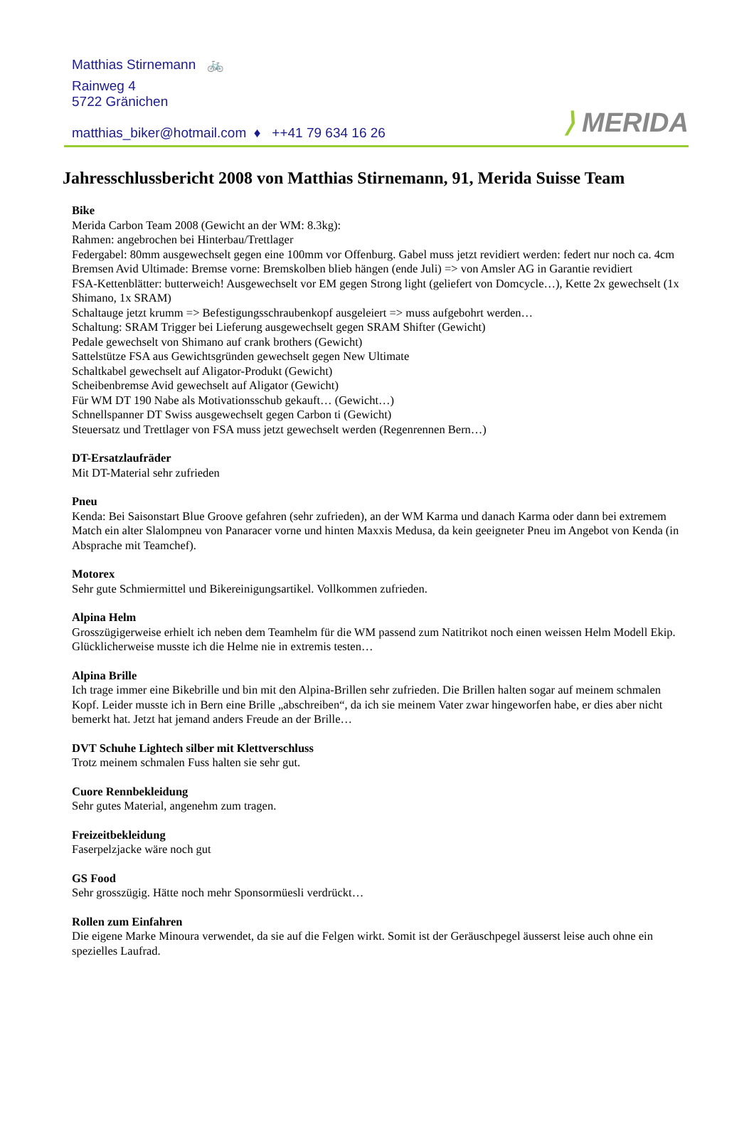Matthias Stirnemann 🚲
Rainweg 4
5722 Gränichen
matthias_biker@hotmail.com ♦ ++41 79 634 16 26
⟩ MERIDA
Jahresschlussbericht 2008 von Matthias Stirnemann, 91, Merida Suisse Team
Bike
Merida Carbon Team 2008 (Gewicht an der WM: 8.3kg):
Rahmen: angebrochen bei Hinterbau/Trettlager
Federgabel: 80mm ausgewechselt gegen eine 100mm vor Offenburg. Gabel muss jetzt revidiert werden: federt nur noch ca. 4cm
Bremsen Avid Ultimade: Bremse vorne: Bremskolben blieb hängen (ende Juli) => von Amsler AG in Garantie revidiert
FSA-Kettenblätter: butterweich! Ausgewechselt vor EM gegen Strong light (geliefert von Domcycle…), Kette 2x gewechselt (1x Shimano, 1x SRAM)
Schaltauge jetzt krumm => Befestigungsschraubenkopf ausgeleiert => muss aufgebohrt werden…
Schaltung: SRAM Trigger bei Lieferung ausgewechselt gegen SRAM Shifter (Gewicht)
Pedale gewechselt von Shimano auf crank brothers (Gewicht)
Sattelstütze FSA aus Gewichtsgründen gewechselt gegen New Ultimate
Schaltkabel gewechselt auf Aligator-Produkt (Gewicht)
Scheibenbremse Avid gewechselt auf Aligator (Gewicht)
Für WM DT 190 Nabe als Motivationsschub gekauft… (Gewicht…)
Schnellspanner DT Swiss ausgewechselt gegen Carbon ti (Gewicht)
Steuersatz und Trettlager von FSA muss jetzt gewechselt werden (Regenrennen Bern…)
DT-Ersatzlaufräder
Mit DT-Material sehr zufrieden
Pneu
Kenda: Bei Saisonstart Blue Groove gefahren (sehr zufrieden), an der WM Karma und danach Karma oder dann bei extremem Match ein alter Slalompneu von Panaracer vorne und hinten Maxxis Medusa, da kein geeigneter Pneu im Angebot von Kenda (in Absprache mit Teamchef).
Motorex
Sehr gute Schmiermittel und Bikereinigungsartikel. Vollkommen zufrieden.
Alpina Helm
Grosszügigerweise erhielt ich neben dem Teamhelm für die WM passend zum Natitrikot noch einen weissen Helm Modell Ekip. Glücklicherweise musste ich die Helme nie in extremis testen…
Alpina Brille
Ich trage immer eine Bikebrille und bin mit den Alpina-Brillen sehr zufrieden. Die Brillen halten sogar auf meinem schmalen Kopf. Leider musste ich in Bern eine Brille „abschreiben“, da ich sie meinem Vater zwar hingeworfen habe, er dies aber nicht bemerkt hat. Jetzt hat jemand anders Freude an der Brille…
DVT Schuhe Lightech silber mit Klettverschluss
Trotz meinem schmalen Fuss halten sie sehr gut.
Cuore Rennbekleidung
Sehr gutes Material, angenehm zum tragen.
Freizeitbekleidung
Faserpelzjacke wäre noch gut
GS Food
Sehr grosszügig. Hätte noch mehr Sponsormüesli verdrückt…
Rollen zum Einfahren
Die eigene Marke Minoura verwendet, da sie auf die Felgen wirkt. Somit ist der Geräuschpegel äusserst leise auch ohne ein spezielles Laufrad.